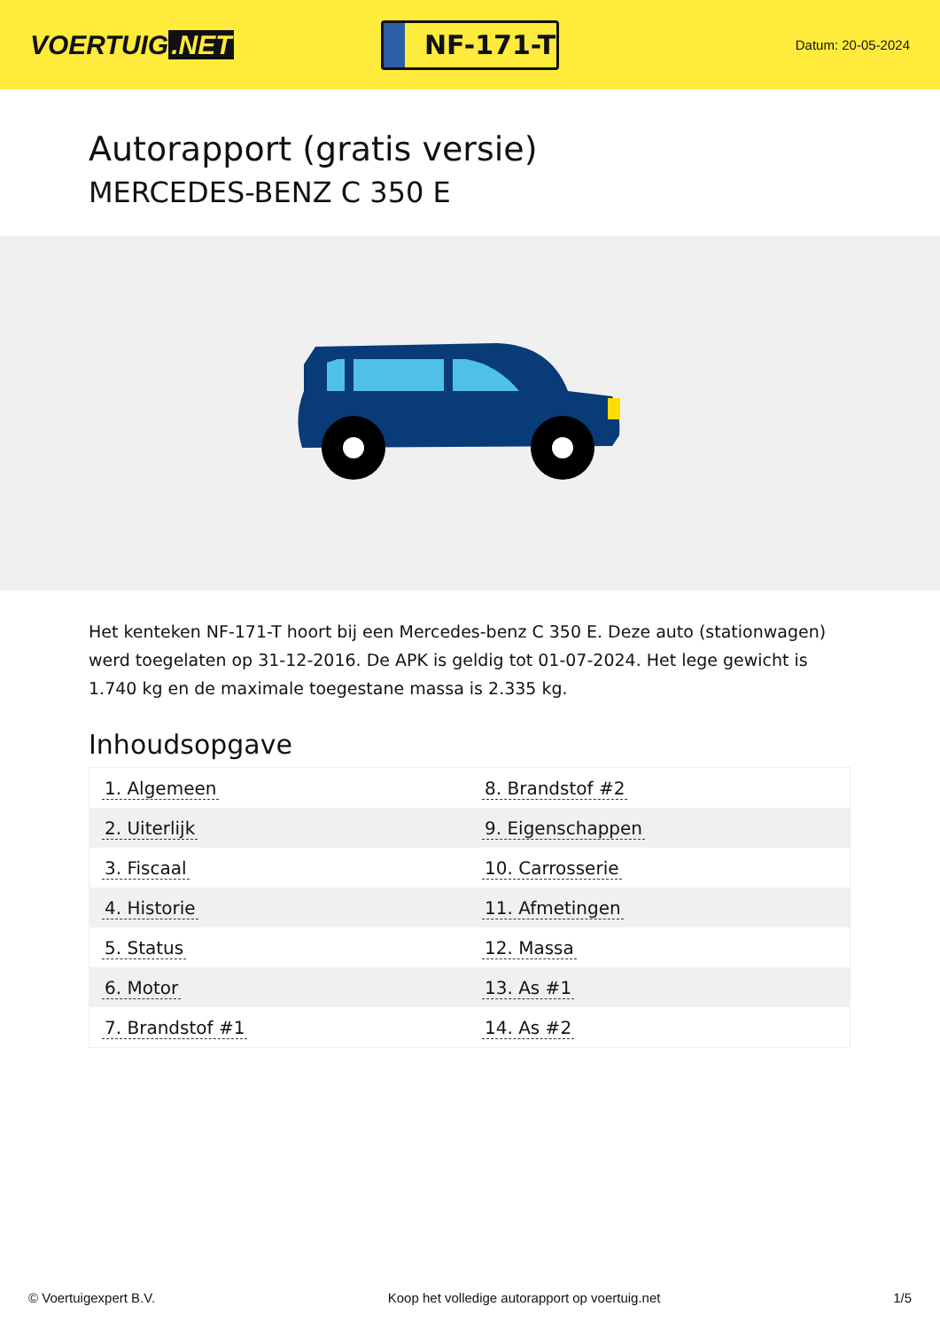VOERTUIG.NET
NF-171-T
Datum: 20-05-2024
Autorapport (gratis versie)
MERCEDES-BENZ C 350 E
Het kenteken NF-171-T hoort bij een Mercedes-benz C 350 E. Deze auto (stationwagen) werd toegelaten op 31-12-2016. De APK is geldig tot 01-07-2024. Het lege gewicht is 1.740 kg en de maximale toegestane massa is 2.335 kg.
Inhoudsopgave
| 1. Algemeen | 8. Brandstof #2 |
| 2. Uiterlijk | 9. Eigenschappen |
| 3. Fiscaal | 10. Carrosserie |
| 4. Historie | 11. Afmetingen |
| 5. Status | 12. Massa |
| 6. Motor | 13. As #1 |
| 7. Brandstof #1 | 14. As #2 |
© Voertuigexpert B.V. Koop het volledige autorapport op voertuig.net 1/5